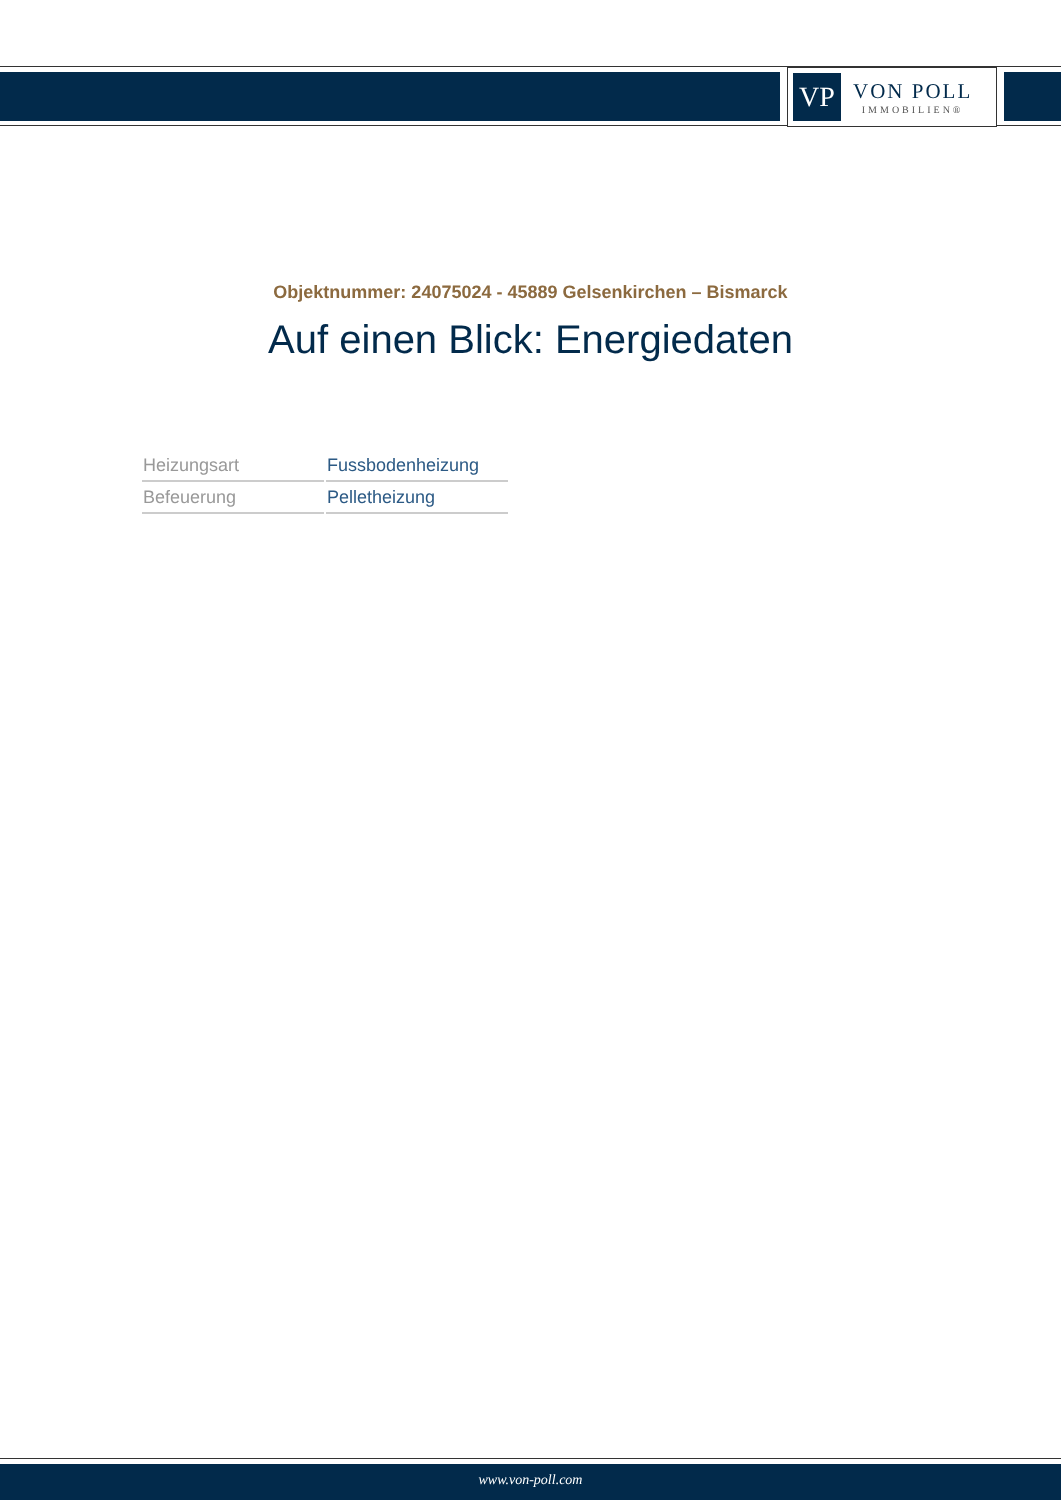VP
VON POLL
IMMOBILIEN®
Objektnummer: 24075024 - 45889 Gelsenkirchen – Bismarck
Auf einen Blick: Energiedaten
| Heizungsart | Fussbodenheizung |
| Befeuerung | Pelletheizung |
www.von-poll.com